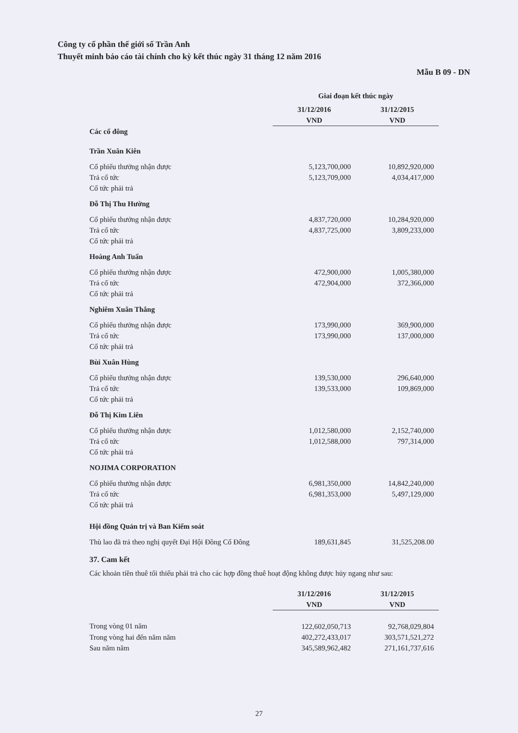Công ty cổ phần thế giới số Trần Anh
Thuyết minh báo cáo tài chính cho kỳ kết thúc ngày 31 tháng 12 năm 2016
Mẫu B 09 - DN
| | Giai đoạn kết thúc ngày | |
| --- | --- | --- |
| | 31/12/2016 | 31/12/2015 |
| | VND | VND |
| Các cổ đông | | |
| Trần Xuân Kiên | | |
| Cổ phiếu thưởng nhận được | 5,123,700,000 | 10,892,920,000 |
| Trả cổ tức | 5,123,709,000 | 4,034,417,000 |
| Cổ tức phải trả | | |
| Đỗ Thị Thu Hường | | |
| Cổ phiếu thưởng nhận được | 4,837,720,000 | 10,284,920,000 |
| Trả cổ tức | 4,837,725,000 | 3,809,233,000 |
| Cổ tức phải trả | | |
| Hoàng Anh Tuấn | | |
| Cổ phiếu thưởng nhận được | 472,900,000 | 1,005,380,000 |
| Trả cổ tức | 472,904,000 | 372,366,000 |
| Cổ tức phải trả | | |
| Nghiêm Xuân Thắng | | |
| Cổ phiếu thưởng nhận được | 173,990,000 | 369,900,000 |
| Trả cổ tức | 173,990,000 | 137,000,000 |
| Cổ tức phải trả | | |
| Bùi Xuân Hùng | | |
| Cổ phiếu thưởng nhận được | 139,530,000 | 296,640,000 |
| Trả cổ tức | 139,533,000 | 109,869,000 |
| Cổ tức phải trả | | |
| Đỗ Thị Kim Liên | | |
| Cổ phiếu thưởng nhận được | 1,012,580,000 | 2,152,740,000 |
| Trả cổ tức | 1,012,588,000 | 797,314,000 |
| Cổ tức phải trả | | |
| NOJIMA CORPORATION | | |
| Cổ phiếu thưởng nhận được | 6,981,350,000 | 14,842,240,000 |
| Trả cổ tức | 6,981,353,000 | 5,497,129,000 |
| Cổ tức phải trả | | |
| Hội đồng Quản trị và Ban Kiểm soát | | |
| Thù lao đã trả theo nghị quyết Đại Hội Đồng Cổ Đông | 189,631,845 | 31,525,208.00 |
37. Cam kết
Các khoản tiền thuê tối thiểu phải trả cho các hợp đồng thuê hoạt động không được hủy ngang như sau:
| | 31/12/2016 | 31/12/2015 |
| --- | --- | --- |
| | VND | VND |
| Trong vòng 01 năm | 122,602,050,713 | 92,768,029,804 |
| Trong vòng hai đến năm năm | 402,272,433,017 | 303,571,521,272 |
| Sau năm năm | 345,589,962,482 | 271,161,737,616 |
27